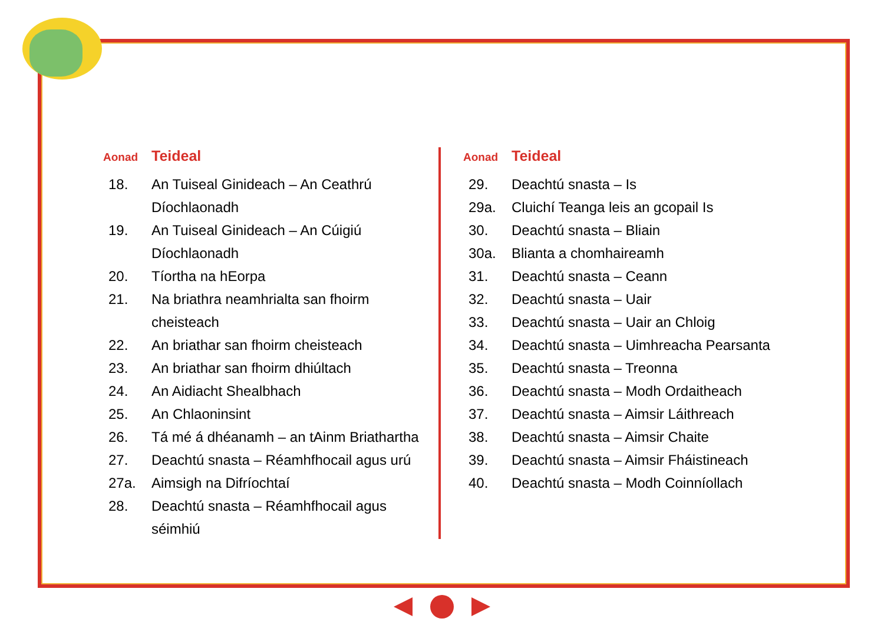Aonad Teideal
| 18. | An Tuiseal Ginideach – An Ceathrú Díochlaonadh |
| 19. | An Tuiseal Ginideach – An Cúigiú Díochlaonadh |
| 20. | Tíortha na hEorpa |
| 21. | Na briathra neamhrialta san fhoirm cheisteach |
| 22. | An briathar san fhoirm cheisteach |
| 23. | An briathar san fhoirm dhiúltach |
| 24. | An Aidiacht Shealbhach |
| 25. | An Chlaoninsint |
| 26. | Tá mé á dhéanamh – an tAinm Briathartha |
| 27. | Deachtú snasta – Réamhfhocail agus urú |
| 27a. | Aimsigh na Difríochtaí |
| 28. | Deachtú snasta – Réamhfhocail agus séimhiú |
Aonad Teideal
| 29. | Deachtú snasta – Is |
| 29a. | Cluichí Teanga leis an gcopail Is |
| 30. | Deachtú snasta – Bliain |
| 30a. | Blianta a chomhaireamh |
| 31. | Deachtú snasta – Ceann |
| 32. | Deachtú snasta – Uair |
| 33. | Deachtú snasta – Uair an Chloig |
| 34. | Deachtú snasta – Uimhreacha Pearsanta |
| 35. | Deachtú snasta – Treonna |
| 36. | Deachtú snasta – Modh Ordaitheach |
| 37. | Deachtú snasta – Aimsir Láithreach |
| 38. | Deachtú snasta – Aimsir Chaite |
| 39. | Deachtú snasta – Aimsir Fháistineach |
| 40. | Deachtú snasta – Modh Coinníollach |